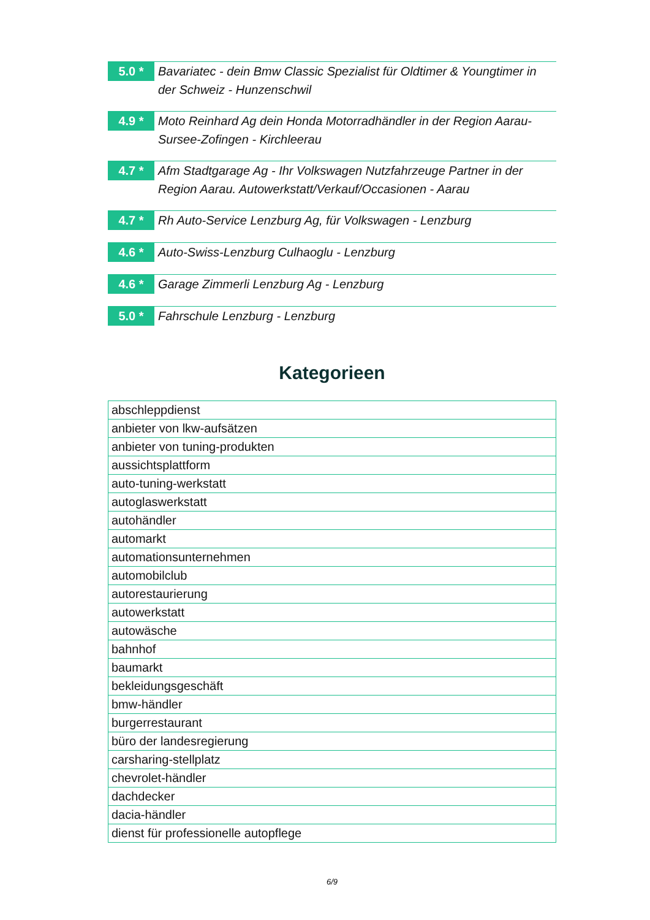5.0 *
Bavariatec - dein Bmw Classic Spezialist für Oldtimer & Youngtimer in der Schweiz - Hunzenschwil
4.9 *
Moto Reinhard Ag dein Honda Motorradhändler in der Region Aarau-Sursee-Zofingen - Kirchleerau
4.7 *
Afm Stadtgarage Ag - Ihr Volkswagen Nutzfahrzeuge Partner in der Region Aarau. Autowerkstatt/Verkauf/Occasionen - Aarau
4.7 *
Rh Auto-Service Lenzburg Ag, für Volkswagen - Lenzburg
4.6 *
Auto-Swiss-Lenzburg Culhaoglu - Lenzburg
4.6 *
Garage Zimmerli Lenzburg Ag - Lenzburg
5.0 *
Fahrschule Lenzburg - Lenzburg
Kategorieen
| abschleppdienst |
| anbieter von lkw-aufsätzen |
| anbieter von tuning-produkten |
| aussichtsplattform |
| auto-tuning-werkstatt |
| autoglaswerkstatt |
| autohändler |
| automarkt |
| automationsunternehmen |
| automobilclub |
| autorestaurierung |
| autowerkstatt |
| autowäsche |
| bahnhof |
| baumarkt |
| bekleidungsgeschäft |
| bmw-händler |
| burgerrestaurant |
| büro der landesregierung |
| carsharing-stellplatz |
| chevrolet-händler |
| dachdecker |
| dacia-händler |
| dienst für professionelle autopflege |
6/9